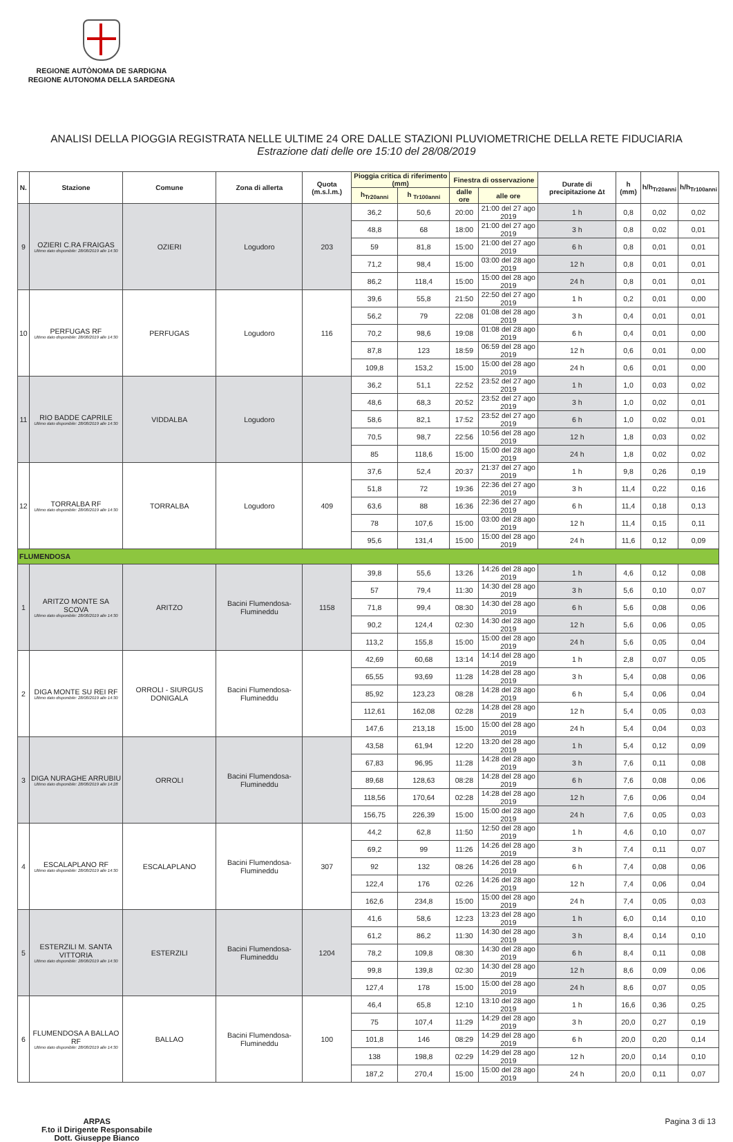REGIONE AUTÒNOMA DE SARDIGNA
REGIONE AUTONOMA DELLA SARDEGNA
ANALISI DELLA PIOGGIA REGISTRATA NELLE ULTIME 24 ORE DALLE STAZIONI PLUVIOMETRICHE DELLA RETE FIDUCIARIA
Estrazione dati delle ore 15:10 del 28/08/2019
| N. | Stazione | Comune | Zona di allerta | Quota (m.s.l.m.) | Pioggia critica di riferimento (mm) | | Finestra di osservazione | | Durate di precipitazione Δt | h (mm) | h/h<sub>Tr20anni</sub> | h/h<sub>Tr100anni</sub> |
| --- | --- | --- | --- | --- | --- | --- | --- | --- | --- | --- | --- | --- |
| | | | | | h<sub>Tr20anni</sub> | h <sub>Tr100anni</sub> | dalle ore | alle ore | | | | |
| 9 | OZIERI C.RA FRAIGAS Ultimo dato disponibile: 28/08/2019 alle 14:30 | OZIERI | Logudoro | 203 | 36,2 | 50,6 | 20:00 | 21:00 del 27 ago 2019 | 1 h | 0,8 | 0,02 | 0,02 |
| | | | | | 48,8 | 68 | 18:00 | 21:00 del 27 ago 2019 | 3 h | 0,8 | 0,02 | 0,01 |
| | | | | | 59 | 81,8 | 15:00 | 21:00 del 27 ago 2019 | 6 h | 0,8 | 0,01 | 0,01 |
| | | | | | 71,2 | 98,4 | 15:00 | 03:00 del 28 ago 2019 | 12 h | 0,8 | 0,01 | 0,01 |
| | | | | | 86,2 | 118,4 | 15:00 | 15:00 del 28 ago 2019 | 24 h | 0,8 | 0,01 | 0,01 |
| 10 | PERFUGAS RF Ultimo dato disponibile: 28/08/2019 alle 14:30 | PERFUGAS | Logudoro | 116 | 39,6 | 55,8 | 21:50 | 22:50 del 27 ago 2019 | 1 h | 0,2 | 0,01 | 0,00 |
| | | | | | 56,2 | 79 | 22:08 | 01:08 del 28 ago 2019 | 3 h | 0,4 | 0,01 | 0,01 |
| | | | | | 70,2 | 98,6 | 19:08 | 01:08 del 28 ago 2019 | 6 h | 0,4 | 0,01 | 0,00 |
| | | | | | 87,8 | 123 | 18:59 | 06:59 del 28 ago 2019 | 12 h | 0,6 | 0,01 | 0,00 |
| | | | | | 109,8 | 153,2 | 15:00 | 15:00 del 28 ago 2019 | 24 h | 0,6 | 0,01 | 0,00 |
| 11 | RIO BADDE CAPRILE Ultimo dato disponibile: 28/08/2019 alle 14:30 | VIDDALBA | Logudoro | | 36,2 | 51,1 | 22:52 | 23:52 del 27 ago 2019 | 1 h | 1,0 | 0,03 | 0,02 |
| | | | | | 48,6 | 68,3 | 20:52 | 23:52 del 27 ago 2019 | 3 h | 1,0 | 0,02 | 0,01 |
| | | | | | 58,6 | 82,1 | 17:52 | 23:52 del 27 ago 2019 | 6 h | 1,0 | 0,02 | 0,01 |
| | | | | | 70,5 | 98,7 | 22:56 | 10:56 del 28 ago 2019 | 12 h | 1,8 | 0,03 | 0,02 |
| | | | | | 85 | 118,6 | 15:00 | 15:00 del 28 ago 2019 | 24 h | 1,8 | 0,02 | 0,02 |
| 12 | TORRALBA RF Ultimo dato disponibile: 28/08/2019 alle 14:30 | TORRALBA | Logudoro | 409 | 37,6 | 52,4 | 20:37 | 21:37 del 27 ago 2019 | 1 h | 9,8 | 0,26 | 0,19 |
| | | | | | 51,8 | 72 | 19:36 | 22:36 del 27 ago 2019 | 3 h | 11,4 | 0,22 | 0,16 |
| | | | | | 63,6 | 88 | 16:36 | 22:36 del 27 ago 2019 | 6 h | 11,4 | 0,18 | 0,13 |
| | | | | | 78 | 107,6 | 15:00 | 03:00 del 28 ago 2019 | 12 h | 11,4 | 0,15 | 0,11 |
| | | | | | 95,6 | 131,4 | 15:00 | 15:00 del 28 ago 2019 | 24 h | 11,6 | 0,12 | 0,09 |
| FLUMENDOSA | | | | | | | | | | | | |
| 1 | ARITZO MONTE SA SCOVA Ultimo dato disponibile: 28/08/2019 alle 14:30 | ARITZO | Bacini Flumendosa-Flumineddu | 1158 | 39,8 | 55,6 | 13:26 | 14:26 del 28 ago 2019 | 1 h | 4,6 | 0,12 | 0,08 |
| | | | | | 57 | 79,4 | 11:30 | 14:30 del 28 ago 2019 | 3 h | 5,6 | 0,10 | 0,07 |
| | | | | | 71,8 | 99,4 | 08:30 | 14:30 del 28 ago 2019 | 6 h | 5,6 | 0,08 | 0,06 |
| | | | | | 90,2 | 124,4 | 02:30 | 14:30 del 28 ago 2019 | 12 h | 5,6 | 0,06 | 0,05 |
| | | | | | 113,2 | 155,8 | 15:00 | 15:00 del 28 ago 2019 | 24 h | 5,6 | 0,05 | 0,04 |
| 2 | DIGA MONTE SU REI RF Ultimo dato disponibile: 28/08/2019 alle 14:30 | ORROLI - SIURGUS DONIGALA | Bacini Flumendosa-Flumineddu | | 42,69 | 60,68 | 13:14 | 14:14 del 28 ago 2019 | 1 h | 2,8 | 0,07 | 0,05 |
| | | | | | 65,55 | 93,69 | 11:28 | 14:28 del 28 ago 2019 | 3 h | 5,4 | 0,08 | 0,06 |
| | | | | | 85,92 | 123,23 | 08:28 | 14:28 del 28 ago 2019 | 6 h | 5,4 | 0,06 | 0,04 |
| | | | | | 112,61 | 162,08 | 02:28 | 14:28 del 28 ago 2019 | 12 h | 5,4 | 0,05 | 0,03 |
| | | | | | 147,6 | 213,18 | 15:00 | 15:00 del 28 ago 2019 | 24 h | 5,4 | 0,04 | 0,03 |
| 3 | DIGA NURAGHE ARRUBIU Ultimo dato disponibile: 28/08/2019 alle 14:28 | ORROLI | Bacini Flumendosa-Flumineddu | | 43,58 | 61,94 | 12:20 | 13:20 del 28 ago 2019 | 1 h | 5,4 | 0,12 | 0,09 |
| | | | | | 67,83 | 96,95 | 11:28 | 14:28 del 28 ago 2019 | 3 h | 7,6 | 0,11 | 0,08 |
| | | | | | 89,68 | 128,63 | 08:28 | 14:28 del 28 ago 2019 | 6 h | 7,6 | 0,08 | 0,06 |
| | | | | | 118,56 | 170,64 | 02:28 | 14:28 del 28 ago 2019 | 12 h | 7,6 | 0,06 | 0,04 |
| | | | | | 156,75 | 226,39 | 15:00 | 15:00 del 28 ago 2019 | 24 h | 7,6 | 0,05 | 0,03 |
| 4 | ESCALAPLANO RF Ultimo dato disponibile: 28/08/2019 alle 14:30 | ESCALAPLANO | Bacini Flumendosa-Flumineddu | 307 | 44,2 | 62,8 | 11:50 | 12:50 del 28 ago 2019 | 1 h | 4,6 | 0,10 | 0,07 |
| | | | | | 69,2 | 99 | 11:26 | 14:26 del 28 ago 2019 | 3 h | 7,4 | 0,11 | 0,07 |
| | | | | | 92 | 132 | 08:26 | 14:26 del 28 ago 2019 | 6 h | 7,4 | 0,08 | 0,06 |
| | | | | | 122,4 | 176 | 02:26 | 14:26 del 28 ago 2019 | 12 h | 7,4 | 0,06 | 0,04 |
| | | | | | 162,6 | 234,8 | 15:00 | 15:00 del 28 ago 2019 | 24 h | 7,4 | 0,05 | 0,03 |
| 5 | ESTERZILI M. SANTA VITTORIA Ultimo dato disponibile: 28/08/2019 alle 14:30 | ESTERZILI | Bacini Flumendosa-Flumineddu | 1204 | 41,6 | 58,6 | 12:23 | 13:23 del 28 ago 2019 | 1 h | 6,0 | 0,14 | 0,10 |
| | | | | | 61,2 | 86,2 | 11:30 | 14:30 del 28 ago 2019 | 3 h | 8,4 | 0,14 | 0,10 |
| | | | | | 78,2 | 109,8 | 08:30 | 14:30 del 28 ago 2019 | 6 h | 8,4 | 0,11 | 0,08 |
| | | | | | 99,8 | 139,8 | 02:30 | 14:30 del 28 ago 2019 | 12 h | 8,6 | 0,09 | 0,06 |
| | | | | | 127,4 | 178 | 15:00 | 15:00 del 28 ago 2019 | 24 h | 8,6 | 0,07 | 0,05 |
| 6 | FLUMENDOSA A BALLAO RF Ultimo dato disponibile: 28/08/2019 alle 14:30 | BALLAO | Bacini Flumendosa-Flumineddu | 100 | 46,4 | 65,8 | 12:10 | 13:10 del 28 ago 2019 | 1 h | 16,6 | 0,36 | 0,25 |
| | | | | | 75 | 107,4 | 11:29 | 14:29 del 28 ago 2019 | 3 h | 20,0 | 0,27 | 0,19 |
| | | | | | 101,8 | 146 | 08:29 | 14:29 del 28 ago 2019 | 6 h | 20,0 | 0,20 | 0,14 |
| | | | | | 138 | 198,8 | 02:29 | 14:29 del 28 ago 2019 | 12 h | 20,0 | 0,14 | 0,10 |
| | | | | | 187,2 | 270,4 | 15:00 | 15:00 del 28 ago 2019 | 24 h | 20,0 | 0,11 | 0,07 |
ARPAS
F.to il Dirigente Responsabile
Dott. Giuseppe Bianco
Pagina 3 di 13